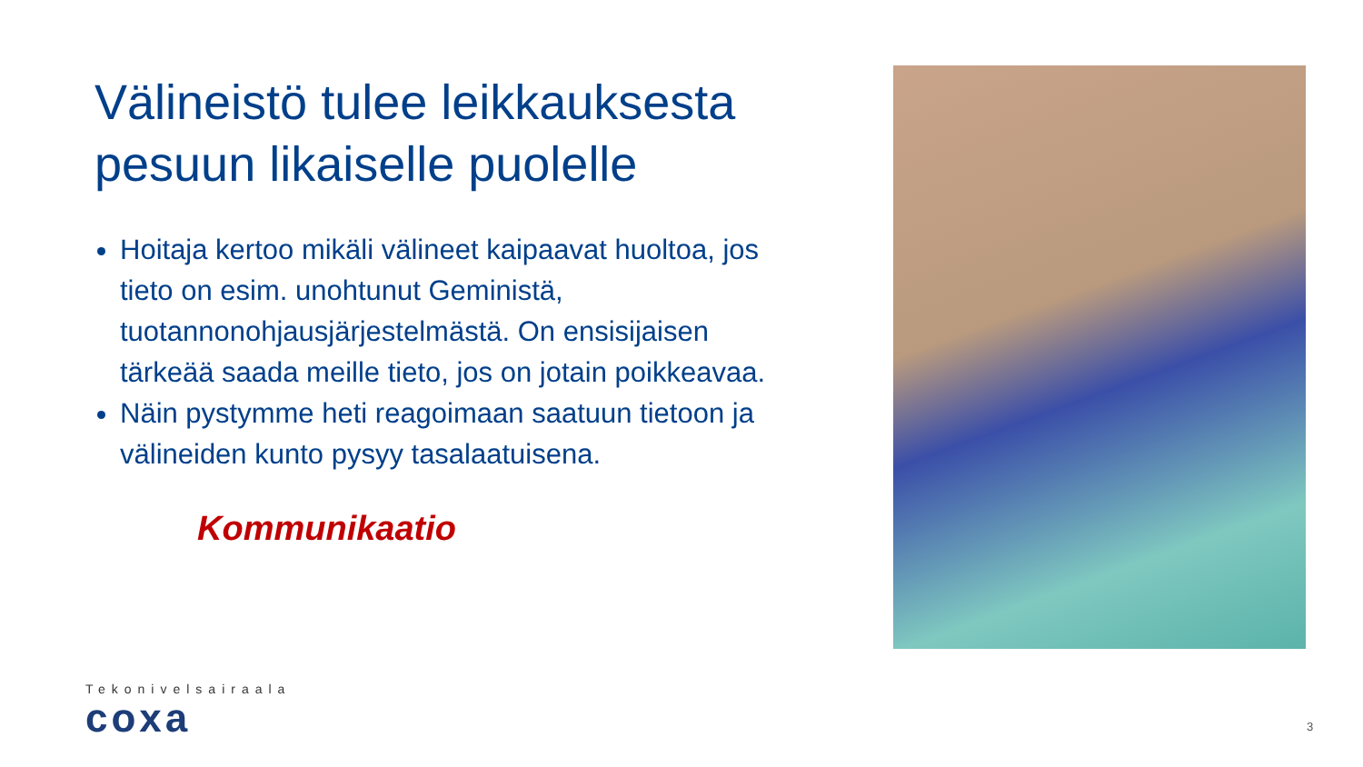Välineistö tulee leikkauksesta pesuun likaiselle puolelle
Hoitaja kertoo mikäli välineet kaipaavat huoltoa, jos tieto on esim. unohtunut Geministä, tuotannonohjausjärjestelmästä. On ensisijaisen tärkeää saada meille tieto, jos on jotain poikkeavaa.
Näin pystymme heti reagoimaan saatuun tietoon ja välineiden kunto pysyy tasalaatuisena.
Kommunikaatio
Tekonivelsairaala
coxa
3